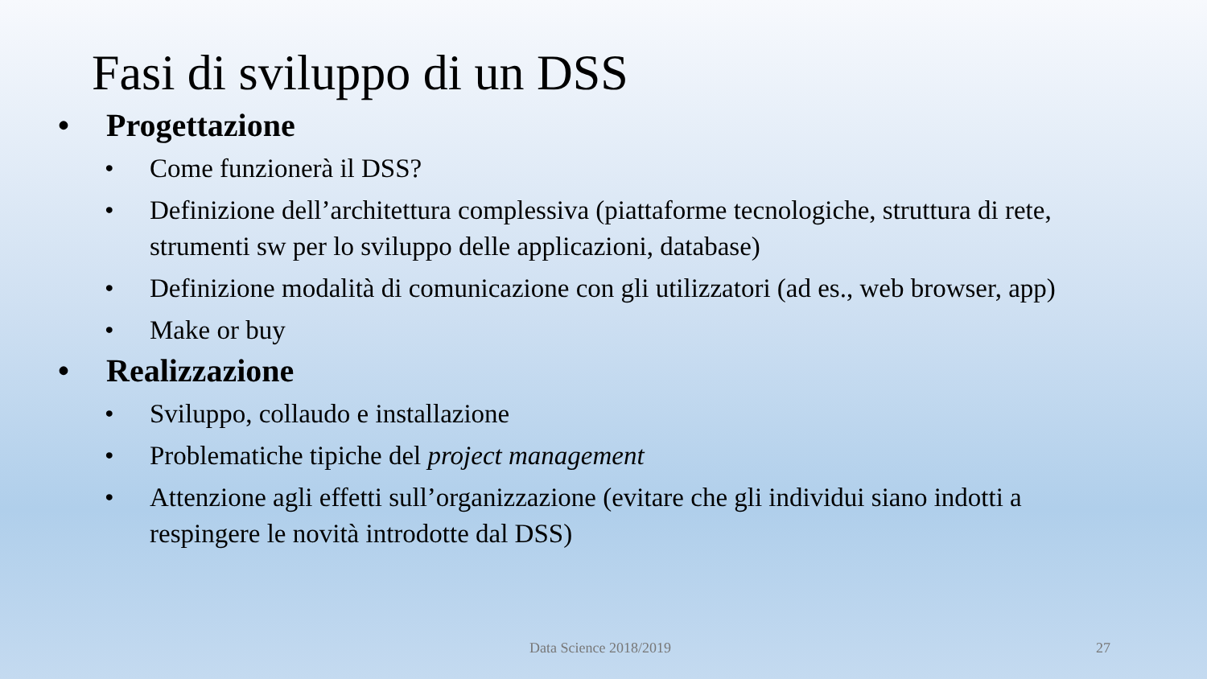Fasi di sviluppo di un DSS
• Progettazione
• Come funzionerà il DSS?
• Definizione dell’architettura complessiva (piattaforme tecnologiche, struttura di rete, strumenti sw per lo sviluppo delle applicazioni, database)
• Definizione modalità di comunicazione con gli utilizzatori (ad es., web browser, app)
• Make or buy
• Realizzazione
• Sviluppo, collaudo e installazione
• Problematiche tipiche del project management
• Attenzione agli effetti sull’organizzazione (evitare che gli individui siano indotti a respingere le novità introdotte dal DSS)
Data Science 2018/2019 27